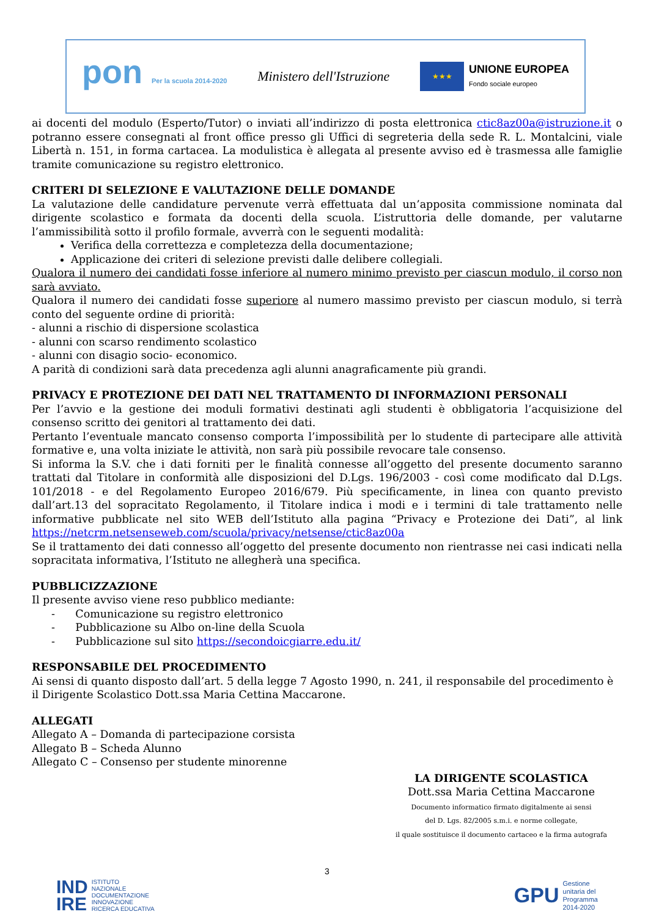pon Per la scuola 2014-2020
Ministero dell'Istruzione
★★★
UNIONE EUROPEA
Fondo sociale europeo
ai docenti del modulo (Esperto/Tutor) o inviati all’indirizzo di posta elettronica ctic8az00a@istruzione.it o potranno essere consegnati al front office presso gli Uffici di segreteria della sede R. L. Montalcini, viale Libertà n. 151, in forma cartacea. La modulistica è allegata al presente avviso ed è trasmessa alle famiglie tramite comunicazione su registro elettronico.
CRITERI DI SELEZIONE E VALUTAZIONE DELLE DOMANDE
La valutazione delle candidature pervenute verrà effettuata dal un’apposita commissione nominata dal dirigente scolastico e formata da docenti della scuola. L’istruttoria delle domande, per valutarne l’ammissibilità sotto il profilo formale, avverrà con le seguenti modalità:
Verifica della correttezza e completezza della documentazione;
Applicazione dei criteri di selezione previsti dalle delibere collegiali.
Qualora il numero dei candidati fosse inferiore al numero minimo previsto per ciascun modulo, il corso non sarà avviato.
Qualora il numero dei candidati fosse superiore al numero massimo previsto per ciascun modulo, si terrà conto del seguente ordine di priorità:
- alunni a rischio di dispersione scolastica
- alunni con scarso rendimento scolastico
- alunni con disagio socio- economico.
A parità di condizioni sarà data precedenza agli alunni anagraficamente più grandi.
PRIVACY E PROTEZIONE DEI DATI NEL TRATTAMENTO DI INFORMAZIONI PERSONALI
Per l’avvio e la gestione dei moduli formativi destinati agli studenti è obbligatoria l’acquisizione del consenso scritto dei genitori al trattamento dei dati.
Pertanto l’eventuale mancato consenso comporta l’impossibilità per lo studente di partecipare alle attività formative e, una volta iniziate le attività, non sarà più possibile revocare tale consenso.
Si informa la S.V. che i dati forniti per le finalità connesse all’oggetto del presente documento saranno trattati dal Titolare in conformità alle disposizioni del D.Lgs. 196/2003 - così come modificato dal D.Lgs. 101/2018 - e del Regolamento Europeo 2016/679. Più specificamente, in linea con quanto previsto dall’art.13 del sopracitato Regolamento, il Titolare indica i modi e i termini di tale trattamento nelle informative pubblicate nel sito WEB dell’Istituto alla pagina “Privacy e Protezione dei Dati”, al link https://netcrm.netsenseweb.com/scuola/privacy/netsense/ctic8az00a
Se il trattamento dei dati connesso all’oggetto del presente documento non rientrasse nei casi indicati nella sopracitata informativa, l’Istituto ne allegherà una specifica.
PUBBLICIZZAZIONE
Il presente avviso viene reso pubblico mediante:
- Comunicazione su registro elettronico
- Pubblicazione su Albo on-line della Scuola
- Pubblicazione sul sito https://secondoicgiarre.edu.it/
RESPONSABILE DEL PROCEDIMENTO
Ai sensi di quanto disposto dall’art. 5 della legge 7 Agosto 1990, n. 241, il responsabile del procedimento è il Dirigente Scolastico Dott.ssa Maria Cettina Maccarone.
ALLEGATI
Allegato A – Domanda di partecipazione corsista
Allegato B – Scheda Alunno
Allegato C – Consenso per studente minorenne
LA DIRIGENTE SCOLASTICA
Dott.ssa Maria Cettina Maccarone
Documento informatico firmato digitalmente ai sensi
del D. Lgs. 82/2005 s.m.i. e norme collegate,
il quale sostituisce il documento cartaceo e la firma autografa
3
IND
IRE ISTITUTO
NAZIONALE
DOCUMENTAZIONE
INNOVAZIONE
RICERCA EDUCATIVA
GPU Gestione
unitaria del
Programma
2014-2020